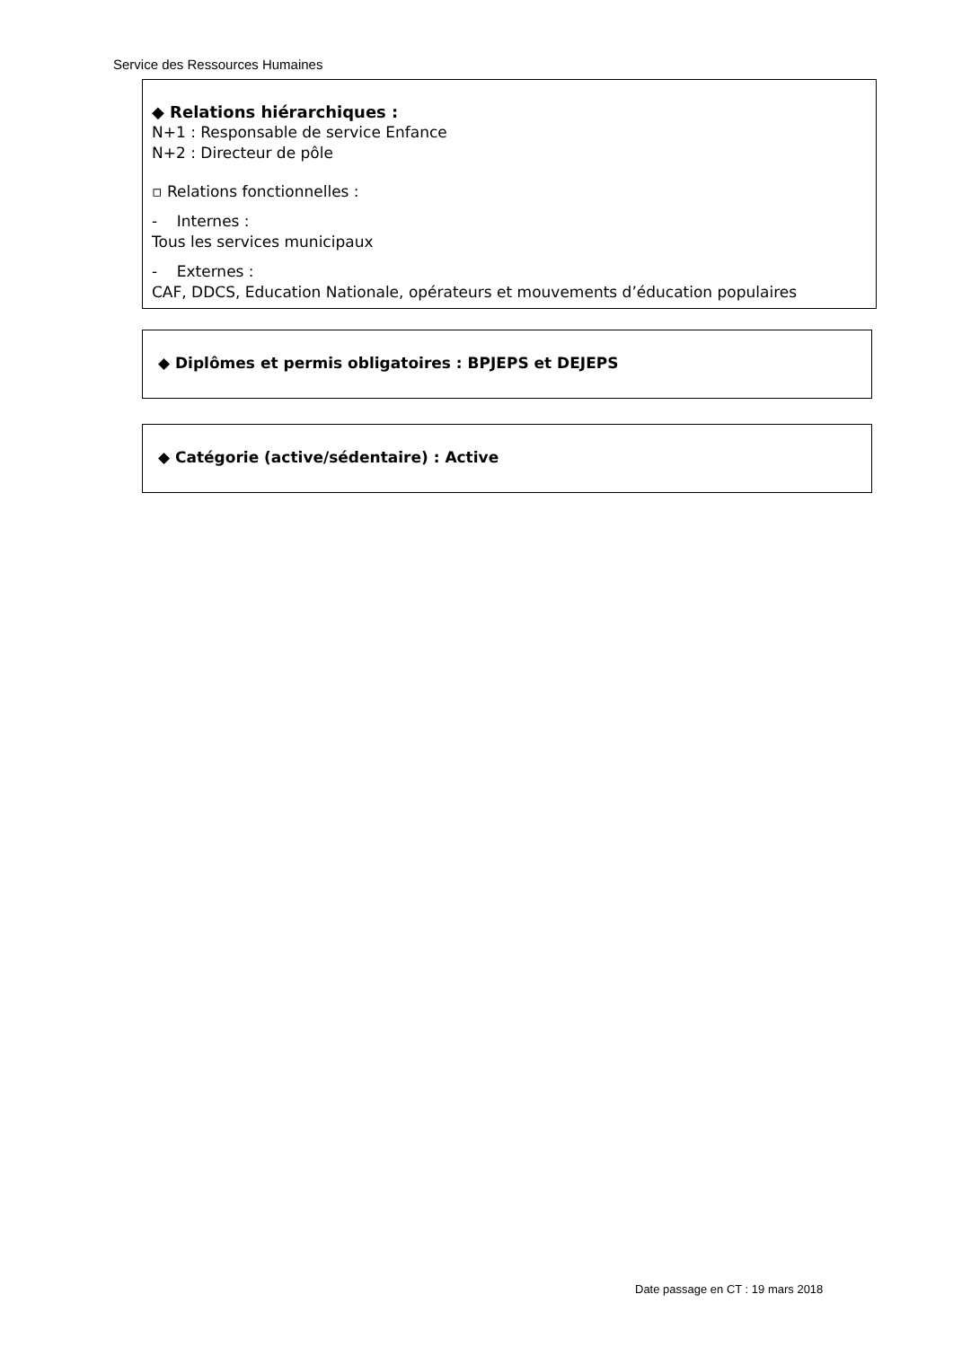Service des Ressources Humaines
◆ Relations hiérarchiques :
N+1 : Responsable de service Enfance
N+2 : Directeur de pôle
▫ Relations fonctionnelles :
- Internes :
Tous les services municipaux
- Externes :
CAF, DDCS, Education Nationale, opérateurs et mouvements d’éducation populaires
◆ Diplômes et permis obligatoires : BPJEPS et DEJEPS
◆ Catégorie (active/sédentaire) : Active
Date passage en CT : 19 mars 2018